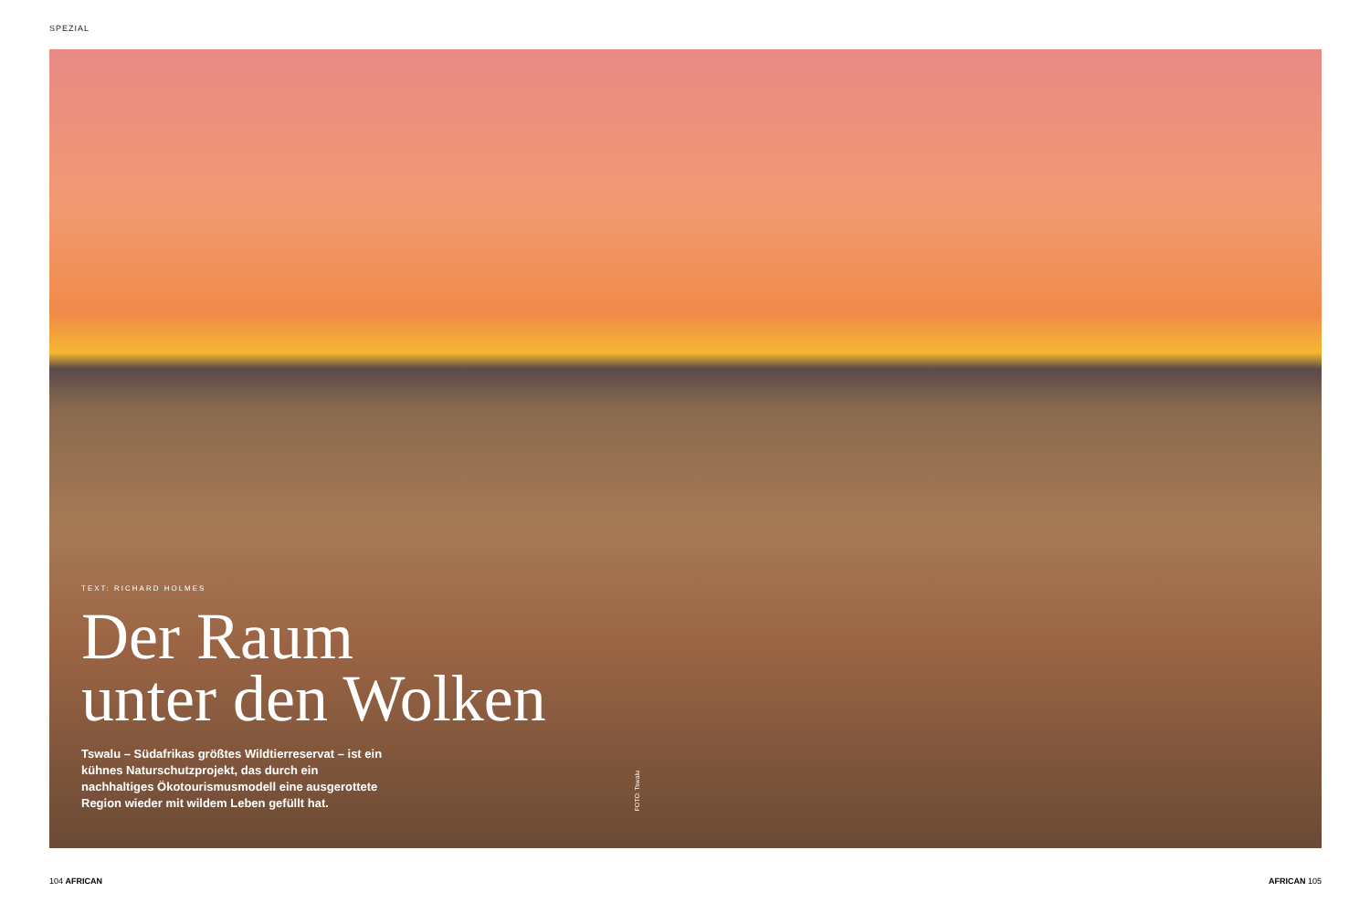SPEZIAL
TEXT: RICHARD HOLMES
Der Raum
unter den Wolken
Tswalu – Südafrikas größtes Wildtierreservat – ist ein kühnes Naturschutzprojekt, das durch ein nachhaltiges Ökotourismusmodell eine ausgerottete Region wieder mit wildem Leben gefüllt hat.
FOTO: Tswalu
104 AFRICAN AFRICAN 105